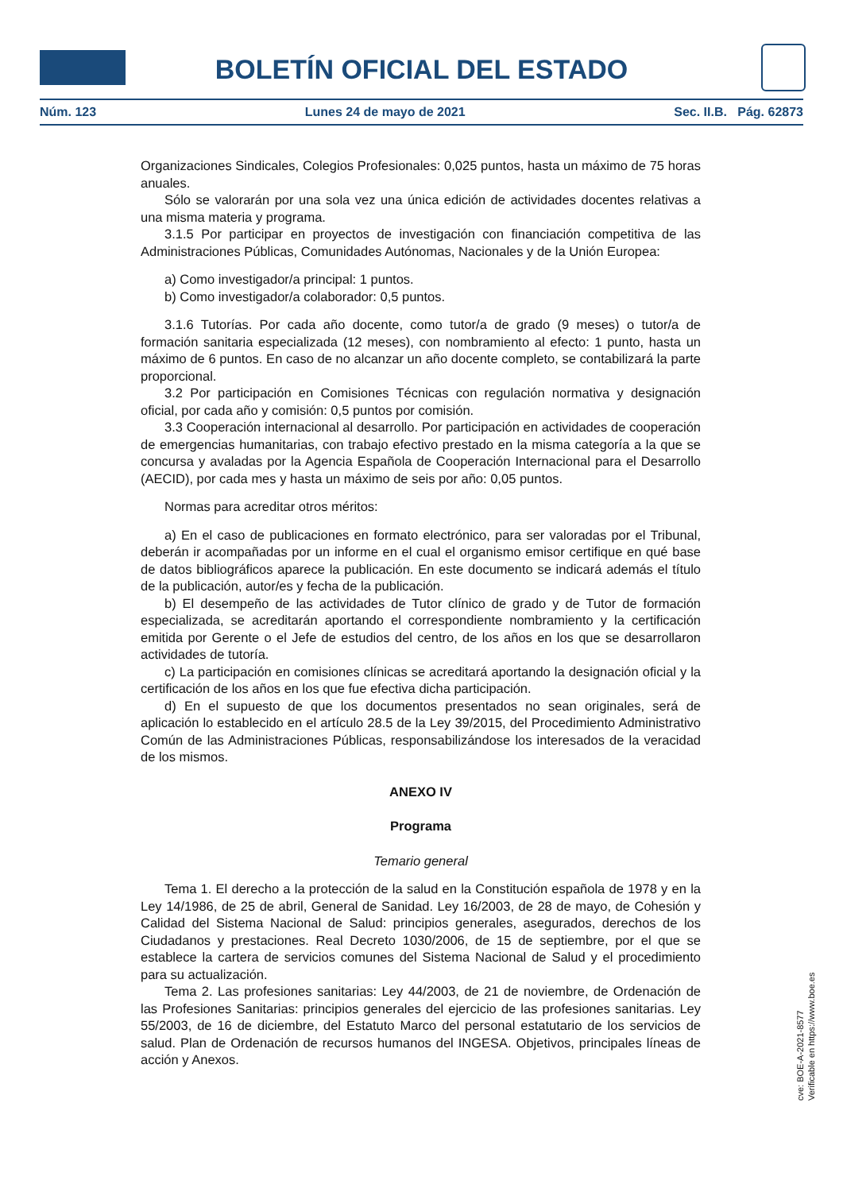BOLETÍN OFICIAL DEL ESTADO
Núm. 123 Lunes 24 de mayo de 2021 Sec. II.B. Pág. 62873
Organizaciones Sindicales, Colegios Profesionales: 0,025 puntos, hasta un máximo de 75 horas anuales.
Sólo se valorarán por una sola vez una única edición de actividades docentes relativas a una misma materia y programa.
3.1.5 Por participar en proyectos de investigación con financiación competitiva de las Administraciones Públicas, Comunidades Autónomas, Nacionales y de la Unión Europea:
a) Como investigador/a principal: 1 puntos.
b) Como investigador/a colaborador: 0,5 puntos.
3.1.6 Tutorías. Por cada año docente, como tutor/a de grado (9 meses) o tutor/a de formación sanitaria especializada (12 meses), con nombramiento al efecto: 1 punto, hasta un máximo de 6 puntos. En caso de no alcanzar un año docente completo, se contabilizará la parte proporcional.
3.2 Por participación en Comisiones Técnicas con regulación normativa y designación oficial, por cada año y comisión: 0,5 puntos por comisión.
3.3 Cooperación internacional al desarrollo. Por participación en actividades de cooperación de emergencias humanitarias, con trabajo efectivo prestado en la misma categoría a la que se concursa y avaladas por la Agencia Española de Cooperación Internacional para el Desarrollo (AECID), por cada mes y hasta un máximo de seis por año: 0,05 puntos.
Normas para acreditar otros méritos:
a) En el caso de publicaciones en formato electrónico, para ser valoradas por el Tribunal, deberán ir acompañadas por un informe en el cual el organismo emisor certifique en qué base de datos bibliográficos aparece la publicación. En este documento se indicará además el título de la publicación, autor/es y fecha de la publicación.
b) El desempeño de las actividades de Tutor clínico de grado y de Tutor de formación especializada, se acreditarán aportando el correspondiente nombramiento y la certificación emitida por Gerente o el Jefe de estudios del centro, de los años en los que se desarrollaron actividades de tutoría.
c) La participación en comisiones clínicas se acreditará aportando la designación oficial y la certificación de los años en los que fue efectiva dicha participación.
d) En el supuesto de que los documentos presentados no sean originales, será de aplicación lo establecido en el artículo 28.5 de la Ley 39/2015, del Procedimiento Administrativo Común de las Administraciones Públicas, responsabilizándose los interesados de la veracidad de los mismos.
ANEXO IV
Programa
Temario general
Tema 1. El derecho a la protección de la salud en la Constitución española de 1978 y en la Ley 14/1986, de 25 de abril, General de Sanidad. Ley 16/2003, de 28 de mayo, de Cohesión y Calidad del Sistema Nacional de Salud: principios generales, asegurados, derechos de los Ciudadanos y prestaciones. Real Decreto 1030/2006, de 15 de septiembre, por el que se establece la cartera de servicios comunes del Sistema Nacional de Salud y el procedimiento para su actualización.
Tema 2. Las profesiones sanitarias: Ley 44/2003, de 21 de noviembre, de Ordenación de las Profesiones Sanitarias: principios generales del ejercicio de las profesiones sanitarias. Ley 55/2003, de 16 de diciembre, del Estatuto Marco del personal estatutario de los servicios de salud. Plan de Ordenación de recursos humanos del INGESA. Objetivos, principales líneas de acción y Anexos.
cve: BOE-A-2021-8577
Verificable en https://www.boe.es